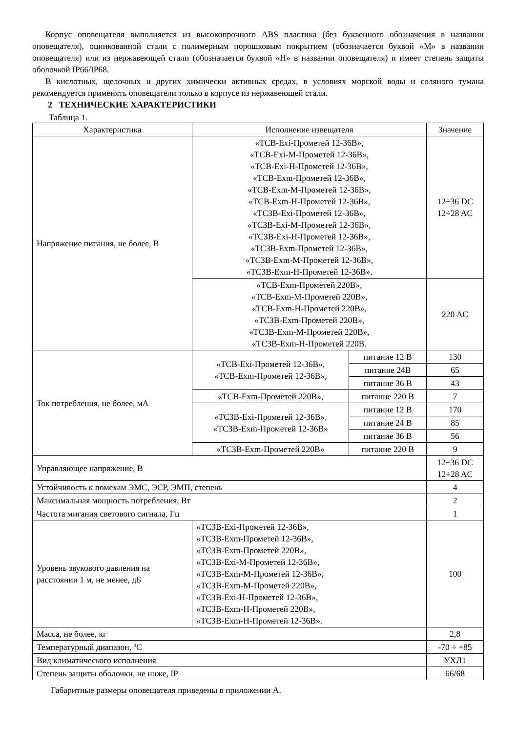Корпус оповещателя выполняется из высокопрочного ABS пластика (без буквенного обозначения в названии оповещателя), оцинкованной стали с полимерным порошковым покрытием (обозначается буквой «М» в названии оповещателя) или из нержавеющей стали (обозначается буквой «Н» в названии оповещателя) и имеет степень защиты оболочкой IP66/IP68.
В кислотных, щелочных и других химически активных средах, в условиях морской воды и соляного тумана рекомендуется применять оповещатели только в корпусе из нержавеющей стали.
2 ТЕХНИЧЕСКИЕ ХАРАКТЕРИСТИКИ
Таблица 1.
| Характеристика | Исполнение извещателя | | Значение |
| --- | --- | --- | --- |
| Напряжение питания, не более, В | «ТСВ-Exi-Прометей 12-36В», «ТСВ-Exi-М-Прометей 12-36В», «ТСВ-Exi-Н-Прометей 12-36В», «ТСВ-Exm-Прометей 12-36В», «ТСВ-Exm-М-Прометей 12-36В», «ТСВ-Exm-Н-Прометей 12-36В», «ТСЗВ-Exi-Прометей 12-36В», «ТСЗВ-Exi-М-Прометей 12-36В», «ТСЗВ-Exi-Н-Прометей 12-36В», «ТСЗВ-Exm-Прометей 12-36В», «ТСЗВ-Exm-М-Прометей 12-36В», «ТСЗВ-Exm-Н-Прометей 12-36В». | | 12÷36 DC 12÷28 AC |
| | «ТСВ-Exm-Прометей 220В», «ТСВ-Exm-М-Прометей 220В», «ТСВ-Exm-Н-Прометей 220В», «ТСЗВ-Exm-Прометей 220В», «ТСЗВ-Exm-М-Прометей 220В», «ТСЗВ-Exm-Н-Прометей 220В. | | 220 AC |
| Ток потребления, не более, мА | «ТСВ-Exi-Прометей 12-36В», «ТСВ-Exm-Прометей 12-36В», | питание 12 В | 130 |
| | | питание 24В | 65 |
| | | питание 36 В | 43 |
| | «ТСВ-Exm-Прометей 220В», | питание 220 В | 7 |
| | «ТСЗВ-Exi-Прометей 12-36В», «ТСЗВ-Exm-Прометей 12-36В» | питание 12 В | 170 |
| | | питание 24 В | 85 |
| | | питание 36 В | 56 |
| | «ТСЗВ-Exm-Прометей 220В» | питание 220 В | 9 |
| Управляющее напряжение, В | | | 12÷36 DC 12÷28 AC |
| Устойчивость к помехам ЭМС, ЭСР, ЭМП, степень | | | 4 |
| Максимальная мощность потребления, Вт | | | 2 |
| Частота мигания светового сигнала, Гц | | | 1 |
| Уровень звукового давления на расстоянии 1 м, не менее, дБ | «ТСЗВ-Exi-Прометей 12-36В», «ТСЗВ-Exm-Прометей 12-36В», «ТСЗВ-Exm-Прометей 220В», «ТСЗВ-Exi-М-Прометей 12-36В», «ТСЗВ-Exm-М-Прометей 12-36В», «ТСЗВ-Exm-М-Прометей 220В», «ТСЗВ-Exi-Н-Прометей 12-36В», «ТСЗВ-Exm-Н-Прометей 220В», «ТСЗВ-Exm-Н-Прометей 12-36В». | | 100 |
| Масса, не более, кг | | | 2,8 |
| Температурный диапазон, ºС | | | -70 ÷ +85 |
| Вид климатического исполнения | | | УХЛ1 |
| Степень защиты оболочки, не ниже, IP | | | 66/68 |
Габаритные размеры оповещателя приведены в приложении А.